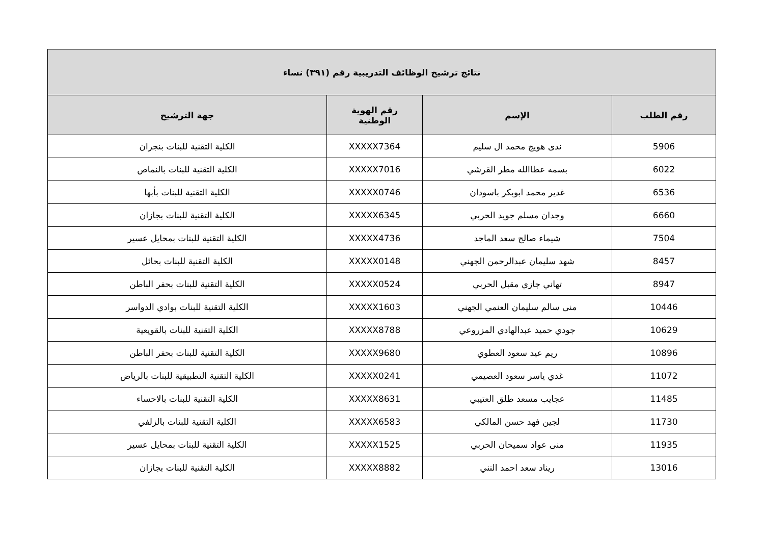| نتائج ترشيح الوظائف التدريبية رقم (٣٩١) نساء | | | |
| --- | --- | --- | --- |
| رقم الطلب | الإسم | رقم الهوية الوطنية | جهة الترشيح |
| 5906 | ندى هويج محمد ال سليم | XXXXX7364 | الكلية التقنية للبنات بنجران |
| 6022 | بسمه عطاالله مطر القرشي | XXXXX7016 | الكلية التقنية للبنات بالنماص |
| 6536 | غدير محمد ابوبكر باسودان | XXXXX0746 | الكلية التقنية للبنات بأبها |
| 6660 | وجدان مسلم جويد الحربي | XXXXX6345 | الكلية التقنية للبنات بجازان |
| 7504 | شيماء صالح سعد الماجد | XXXXX4736 | الكلية التقنية للبنات بمحايل عسير |
| 8457 | شهد سليمان عبدالرحمن الجهني | XXXXX0148 | الكلية التقنية للبنات بحائل |
| 8947 | تهاني جازي مقبل الحربي | XXXXX0524 | الكلية التقنية للبنات بحفر الباطن |
| 10446 | منى سالم سليمان العنمي الجهني | XXXXX1603 | الكلية التقنية للبنات بوادي الدواسر |
| 10629 | جودي حميد عبدالهادي المزروعي | XXXXX8788 | الكلية التقنية للبنات بالقويعية |
| 10896 | ريم عيد سعود العطوي | XXXXX9680 | الكلية التقنية للبنات بحفر الباطن |
| 11072 | غدي ياسر سعود العصيمي | XXXXX0241 | الكلية التقنية التطبيقية للبنات بالرياض |
| 11485 | عجايب مسعد طلق العتيبي | XXXXX8631 | الكلية التقنية للبنات بالاحساء |
| 11730 | لجين فهد حسن المالكي | XXXXX6583 | الكلية التقنية للبنات بالزلفي |
| 11935 | منى عواد سميحان الحربي | XXXXX1525 | الكلية التقنية للبنات بمحايل عسير |
| 13016 | ريناد سعد احمد النني | XXXXX8882 | الكلية التقنية للبنات بجازان |